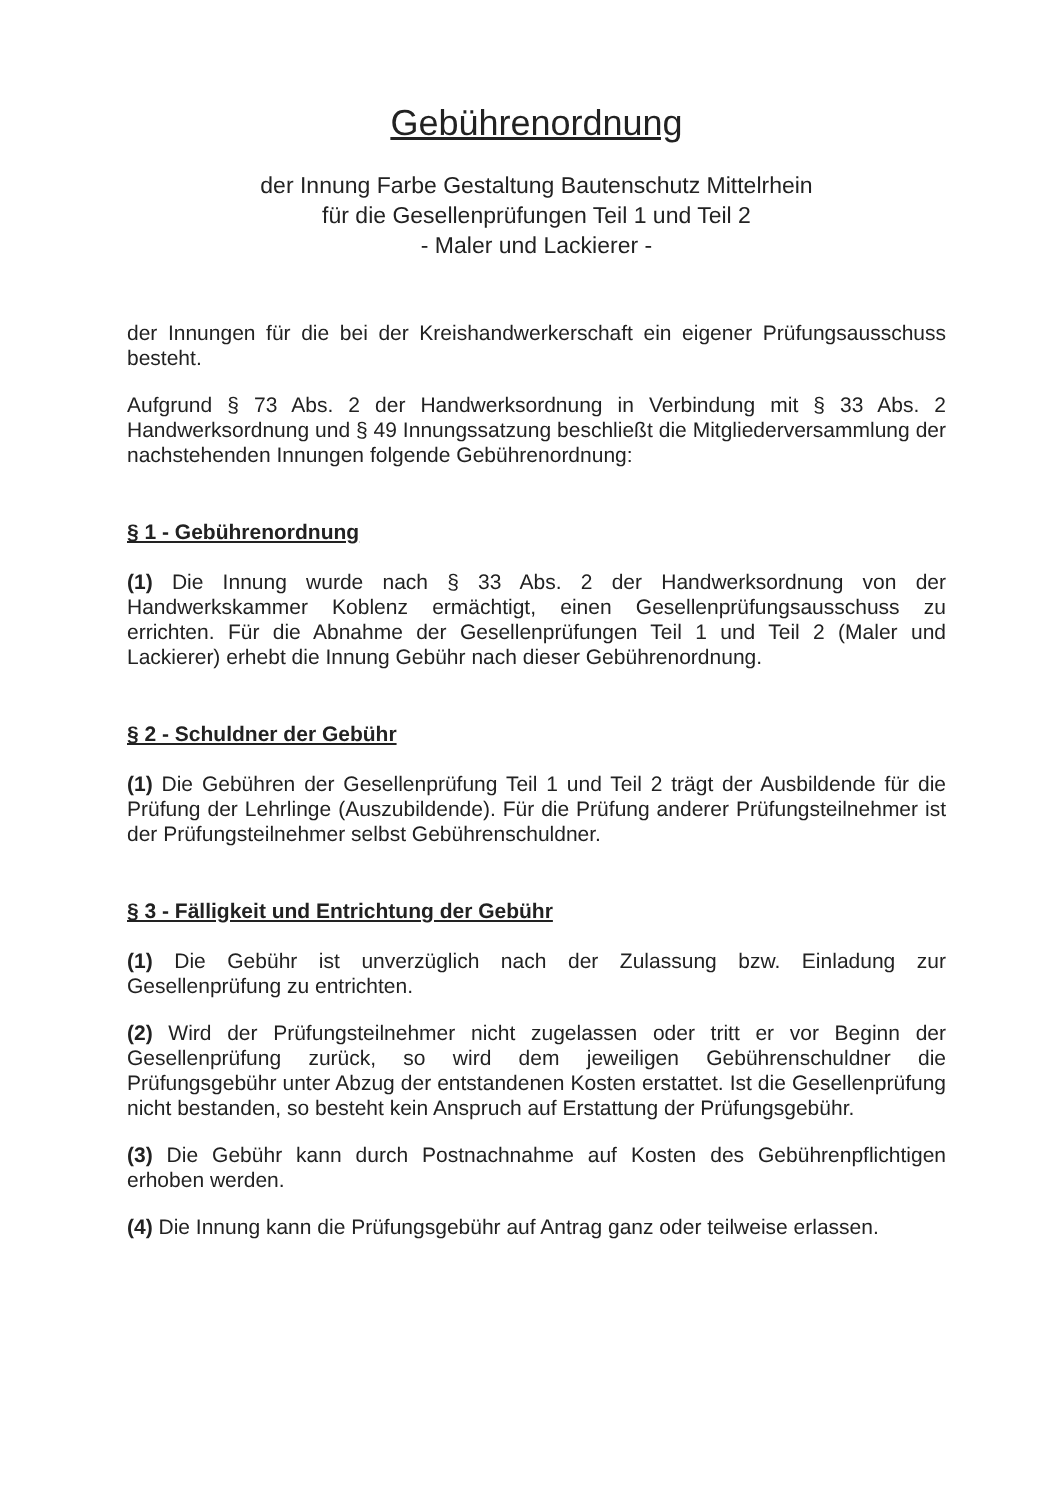Gebührenordnung
der Innung Farbe Gestaltung Bautenschutz Mittelrhein
für die Gesellenprüfungen Teil 1 und Teil 2
- Maler und Lackierer -
der Innungen für die bei der Kreishandwerkerschaft ein eigener Prüfungsausschuss besteht.
Aufgrund § 73 Abs. 2 der Handwerksordnung in Verbindung mit § 33 Abs. 2 Handwerksordnung und § 49 Innungssatzung beschließt die Mitgliederversammlung der nachstehenden Innungen folgende Gebührenordnung:
§ 1 - Gebührenordnung
(1) Die Innung wurde nach § 33 Abs. 2 der Handwerksordnung von der Handwerkskammer Koblenz ermächtigt, einen Gesellenprüfungsausschuss zu errichten. Für die Abnahme der Gesellenprüfungen Teil 1 und Teil 2 (Maler und Lackierer) erhebt die Innung Gebühr nach dieser Gebührenordnung.
§ 2 - Schuldner der Gebühr
(1) Die Gebühren der Gesellenprüfung Teil 1 und Teil 2 trägt der Ausbildende für die Prüfung der Lehrlinge (Auszubildende). Für die Prüfung anderer Prüfungsteilnehmer ist der Prüfungsteilnehmer selbst Gebührenschuldner.
§ 3 - Fälligkeit und Entrichtung der Gebühr
(1) Die Gebühr ist unverzüglich nach der Zulassung bzw. Einladung zur Gesellenprüfung zu entrichten.
(2) Wird der Prüfungsteilnehmer nicht zugelassen oder tritt er vor Beginn der Gesellenprüfung zurück, so wird dem jeweiligen Gebührenschuldner die Prüfungsgebühr unter Abzug der entstandenen Kosten erstattet. Ist die Gesellenprüfung nicht bestanden, so besteht kein Anspruch auf Erstattung der Prüfungsgebühr.
(3) Die Gebühr kann durch Postnachnahme auf Kosten des Gebührenpflichtigen erhoben werden.
(4) Die Innung kann die Prüfungsgebühr auf Antrag ganz oder teilweise erlassen.